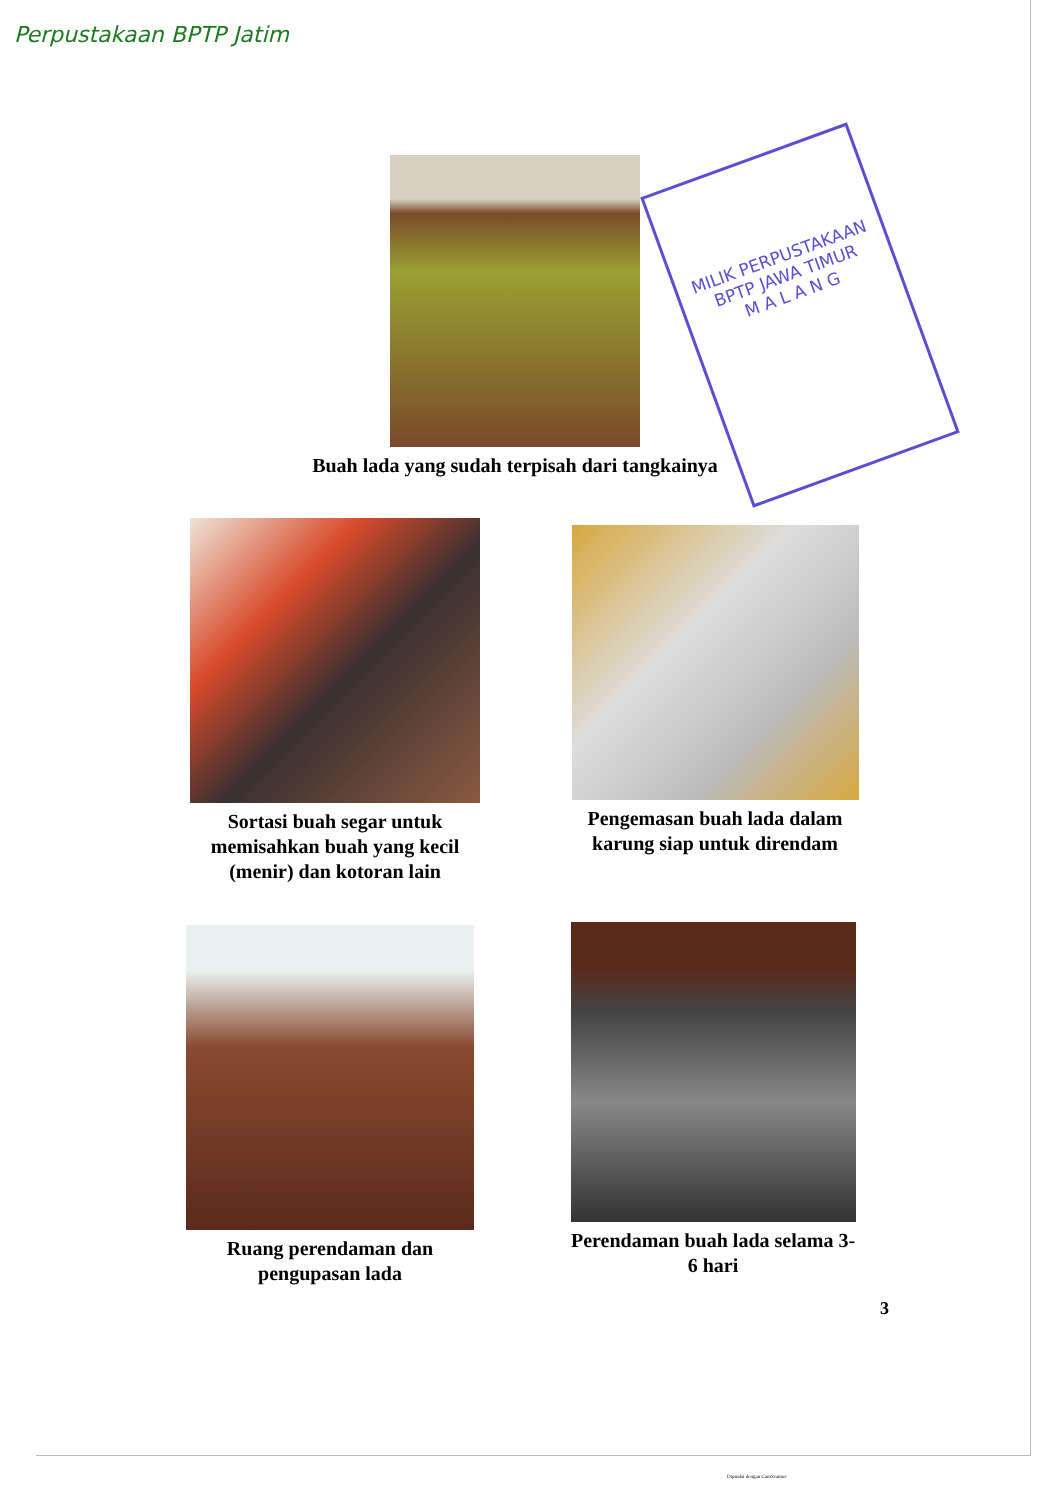Perpustakaan BPTP Jatim
MILIK PERPUSTAKAAN
BPTP JAWA TIMUR
M A L A N G
Buah lada yang sudah terpisah dari tangkainya
Sortasi buah segar untuk memisahkan buah yang kecil (menir) dan kotoran lain
Pengemasan buah lada dalam karung siap untuk direndam
Ruang perendaman dan pengupasan lada
Perendaman buah lada selama 3-6 hari
3
Dipindai dengan CamScanner